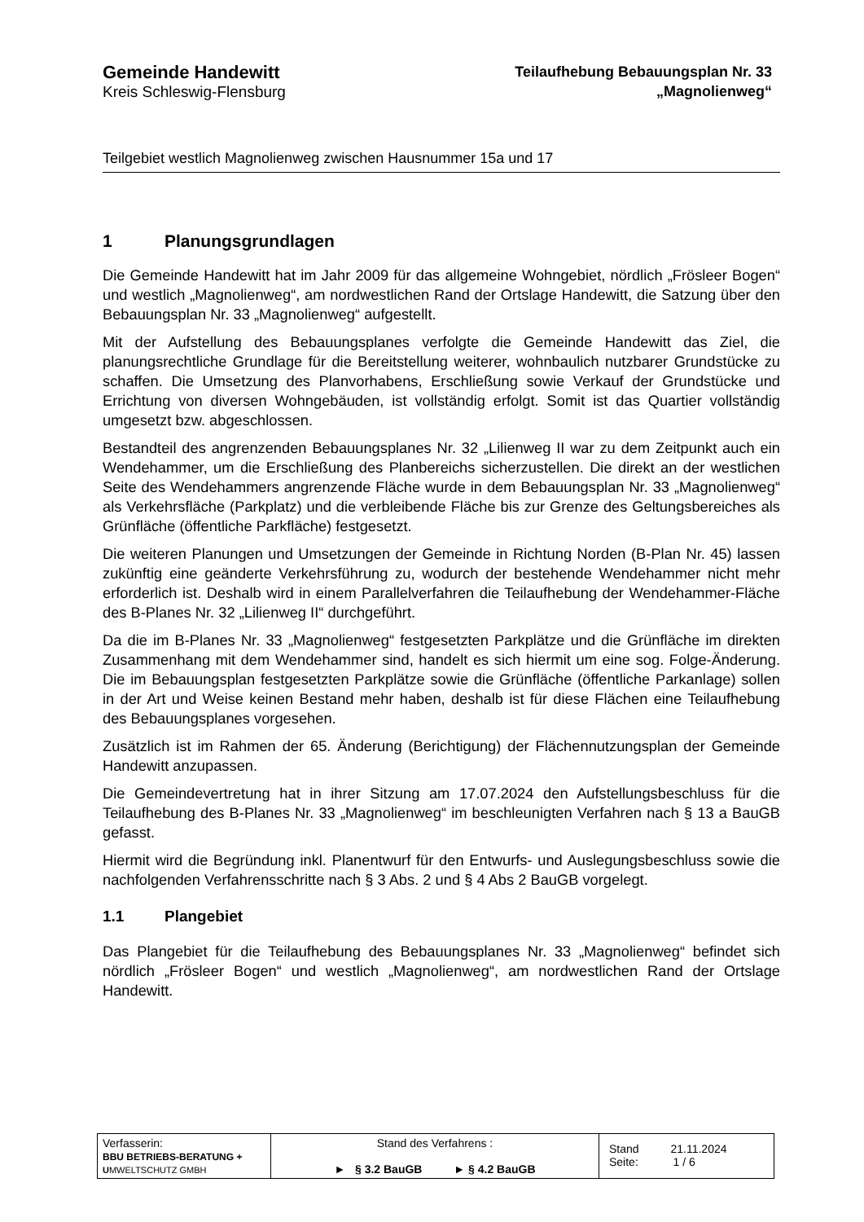Gemeinde Handewitt
Kreis Schleswig-Flensburg
Teilaufhebung Bebauungsplan Nr. 33
„Magnolienweg“
Teilgebiet westlich Magnolienweg zwischen Hausnummer 15a und 17
1 Planungsgrundlagen
Die Gemeinde Handewitt hat im Jahr 2009 für das allgemeine Wohngebiet, nördlich „Frösleer Bogen“ und westlich „Magnolienweg“, am nordwestlichen Rand der Ortslage Handewitt, die Satzung über den Bebauungsplan Nr. 33 „Magnolienweg“ aufgestellt.
Mit der Aufstellung des Bebauungsplanes verfolgte die Gemeinde Handewitt das Ziel, die planungsrechtliche Grundlage für die Bereitstellung weiterer, wohnbaulich nutzbarer Grundstücke zu schaffen. Die Umsetzung des Planvorhabens, Erschließung sowie Verkauf der Grundstücke und Errichtung von diversen Wohngebäuden, ist vollständig erfolgt. Somit ist das Quartier vollständig umgesetzt bzw. abgeschlossen.
Bestandteil des angrenzenden Bebauungsplanes Nr. 32 „Lilienweg II war zu dem Zeitpunkt auch ein Wendehammer, um die Erschließung des Planbereichs sicherzustellen. Die direkt an der westlichen Seite des Wendehammers angrenzende Fläche wurde in dem Bebauungsplan Nr. 33 „Magnolienweg“ als Verkehrsfläche (Parkplatz) und die verbleibende Fläche bis zur Grenze des Geltungsbereiches als Grünfläche (öffentliche Parkfläche) festgesetzt.
Die weiteren Planungen und Umsetzungen der Gemeinde in Richtung Norden (B-Plan Nr. 45) lassen zukünftig eine geänderte Verkehrsführung zu, wodurch der bestehende Wendehammer nicht mehr erforderlich ist. Deshalb wird in einem Parallelverfahren die Teilaufhebung der Wendehammer-Fläche des B-Planes Nr. 32 „Lilienweg II“ durchgeführt.
Da die im B-Planes Nr. 33 „Magnolienweg“ festgesetzten Parkplätze und die Grünfläche im direkten Zusammenhang mit dem Wendehammer sind, handelt es sich hiermit um eine sog. Folge-Änderung. Die im Bebauungsplan festgesetzten Parkplätze sowie die Grünfläche (öffentliche Parkanlage) sollen in der Art und Weise keinen Bestand mehr haben, deshalb ist für diese Flächen eine Teilaufhebung des Bebauungsplanes vorgesehen.
Zusätzlich ist im Rahmen der 65. Änderung (Berichtigung) der Flächennutzungsplan der Gemeinde Handewitt anzupassen.
Die Gemeindevertretung hat in ihrer Sitzung am 17.07.2024 den Aufstellungsbeschluss für die Teilaufhebung des B-Planes Nr. 33 „Magnolienweg“ im beschleunigten Verfahren nach § 13 a BauGB gefasst.
Hiermit wird die Begründung inkl. Planentwurf für den Entwurfs- und Auslegungsbeschluss sowie die nachfolgenden Verfahrensschritte nach § 3 Abs. 2 und § 4 Abs 2 BauGB vorgelegt.
1.1 Plangebiet
Das Plangebiet für die Teilaufhebung des Bebauungsplanes Nr. 33 „Magnolienweg“ befindet sich nördlich „Frösleer Bogen“ und westlich „Magnolienweg“, am nordwestlichen Rand der Ortslage Handewitt.
| Verfasserin: BBU BETRIEBS-BERATUNG + U MWELTSCHUTZ GMBH | Stand des Verfahrens : ► § 3.2 BauGB ► § 4.2 BauGB | Stand 21.11.2024 Seite: 1 / 6 |